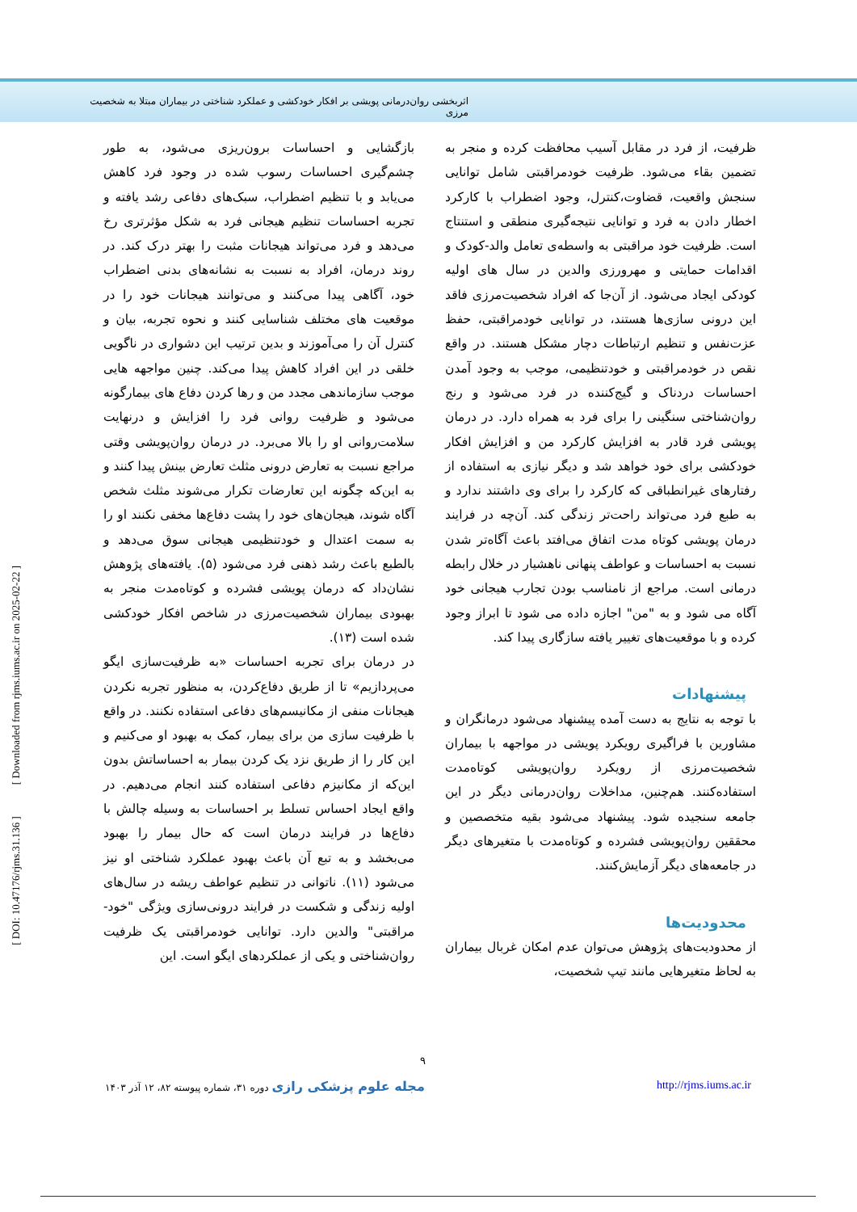اثربخشی روان‌درمانی پویشی بر افکار خودکشی و عملکرد شناختی در بیماران مبتلا به شخصیت مرزی
بازگشایی و احساسات برون‌ریزی می‌شود، به طور چشم‌گیری احساسات رسوب شده در وجود فرد کاهش می‌یابد و با تنظیم اضطراب، سبک‌های دفاعی رشد یافته و تجربه احساسات تنظیم هیجانی فرد به شکل مؤثرتری رخ می‌دهد و فرد می‌تواند هیجانات مثبت را بهتر درک کند. در روند درمان، افراد به نسبت به نشانه‌های بدنی اضطراب خود، آگاهی پیدا می‌کنند و می‌توانند هیجانات خود را در موقعیت های مختلف شناسایی کنند و نحوه تجربه، بیان و کنترل آن را می‌آموزند و بدین ترتیب این دشواری در ناگویی خلقی در این افراد کاهش پیدا می‌کند. چنین مواجهه هایی موجب سازماندهی مجدد من و رها کردن دفاع های بیمارگونه می‌شود و ظرفیت روانی فرد را افزایش و درنهایت سلامت‌روانی او را بالا می‌برد. در درمان روان‌پویشی وقتی مراجع نسبت به تعارض درونی مثلث تعارض بینش پیدا کنند و به این‌که چگونه این تعارضات تکرار می‌شوند مثلث شخص آگاه شوند، هیجان‌های خود را پشت دفاع‌ها مخفی نکنند او را به سمت اعتدال و خودتنظیمی هیجانی سوق می‌دهد و بالطبع باعث رشد ذهنی فرد می‌شود (۵). یافته‌های پژوهش نشان‌داد که درمان پویشی فشرده و کوتاه‌مدت منجر به بهبودی بیماران شخصیت‌مرزی در شاخص افکار خودکشی شده است (۱۳).
در درمان برای تجربه احساسات «به ظرفیت‌سازی ایگو می‌پردازیم» تا از طریق دفاع‌کردن، به منظور تجربه نکردن هیجانات منفی از مکانیسم‌های دفاعی استفاده نکنند. در واقع با ظرفیت سازی من برای بیمار، کمک به بهبود او می‌کنیم و این کار را از طریق نزد یک کردن بیمار به احساساتش بدون این‌که از مکانیزم دفاعی استفاده کنند انجام می‌دهیم. در واقع ایجاد احساس تسلط بر احساسات به وسیله چالش با دفاع‌ها در فرایند درمان است که حال بیمار را بهبود می‌بخشد و به تبع آن باعث بهبود عملکرد شناختی او نیز می‌شود (۱۱). ناتوانی در تنظیم عواطف ریشه در سال‌های اولیه زندگی و شکست در فرایند درونی‌سازی ویژگی "خود-مراقبتی" والدین دارد. توانایی خودمراقبتی یک ظرفیت روان‌شناختی و یکی از عملکردهای ایگو است. این
ظرفیت، از فرد در مقابل آسیب محافظت کرده و منجر به تضمین بقاء می‌شود. ظرفیت خودمراقبتی شامل توانایی سنجش واقعیت، قضاوت،کنترل، وجود اضطراب با کارکرد اخطار دادن به فرد و توانایی نتیجه‌گیری منطقی و استنتاج است. ظرفیت خود مراقبتی به واسطه‌ی تعامل والد-کودک و اقدامات حمایتی و مهرورزی والدین در سال های اولیه کودکی ایجاد می‌شود. از آن‌جا که افراد شخصیت‌مرزی فاقد این درونی سازی‌ها هستند، در توانایی خودمراقبتی، حفظ عزت‌نفس و تنظیم ارتباطات دچار مشکل هستند. در واقع نقص در خودمراقبتی و خودتنظیمی، موجب به وجود آمدن احساسات دردناک و گیج‌کننده در فرد می‌شود و رنج روان‌شناختی سنگینی را برای فرد به همراه دارد. در درمان پویشی فرد قادر به افزایش کارکرد من و افزایش افکار خودکشی برای خود خواهد شد و دیگر نیازی به استفاده از رفتارهای غیرانطباقی که کارکرد را برای وی داشتند ندارد و به طبع فرد می‌تواند راحت‌تر زندگی کند. آن‌چه در فرایند درمان پویشی کوتاه مدت اتفاق می‌افتد باعث آگاه‌تر شدن نسبت به احساسات و عواطف پنهانی ناهشیار در خلال رابطه درمانی است. مراجع از نامناسب بودن تجارب هیجانی خود آگاه می شود و به "من" اجازه داده می شود تا ابراز وجود کرده و با موقعیت‌های تغییر یافته سازگاری پیدا کند.
پیشنهادات
با توجه به نتایج به دست آمده پیشنهاد می‌شود درمانگران و مشاورین با فراگیری رویکرد پویشی در مواجهه با بیماران شخصیت‌مرزی از رویکرد روان‌پویشی کوتاه‌مدت استفاده‌کنند. هم‌چنین، مداخلات روان‌درمانی دیگر در این جامعه سنجیده شود. پیشنهاد می‌شود بقیه متخصصین و محققین روان‌پویشی فشرده و کوتاه‌مدت با متغیرهای دیگر در جامعه‌های دیگر آزمایش‌کنند.
محدودیت‌ها
از محدودیت‌های پژوهش می‌توان عدم امکان غربال بیماران به لحاظ متغیرهایی مانند تیپ شخصیت،
۹
مجله علوم پزشکی رازی دوره ۳۱، شماره پیوسته ۸۲، ۱۲ آذر ۱۴۰۳ http://rjms.iums.ac.ir
[ DOI: 10.47176/rjms.31.136 ] [ Downloaded from rjms.iums.ac.ir on 2025-02-22 ]